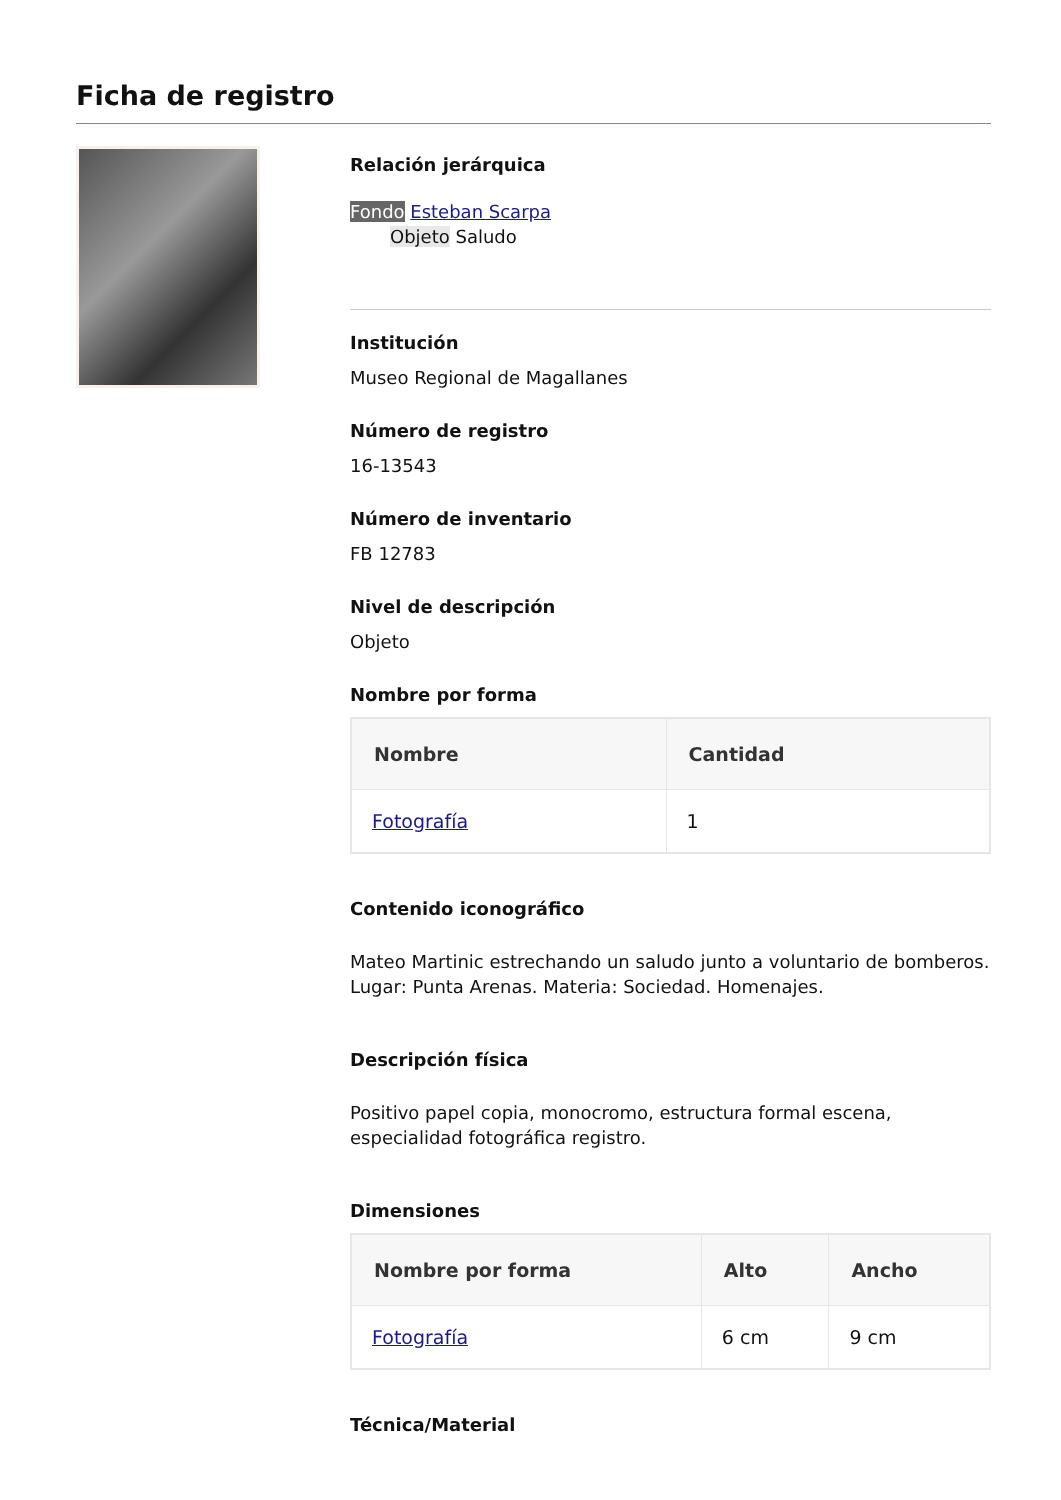Ficha de registro
Relación jerárquica
Fondo Esteban Scarpa
Objeto Saludo
Institución
Museo Regional de Magallanes
Número de registro
16-13543
Número de inventario
FB 12783
Nivel de descripción
Objeto
Nombre por forma
| Nombre | Cantidad |
| --- | --- |
| Fotografía | 1 |
Contenido iconográfico
Mateo Martinic estrechando un saludo junto a voluntario de bomberos. Lugar: Punta Arenas. Materia: Sociedad. Homenajes.
Descripción física
Positivo papel copia, monocromo, estructura formal escena, especialidad fotográfica registro.
Dimensiones
| Nombre por forma | Alto | Ancho |
| --- | --- | --- |
| Fotografía | 6 cm | 9 cm |
Técnica/Material